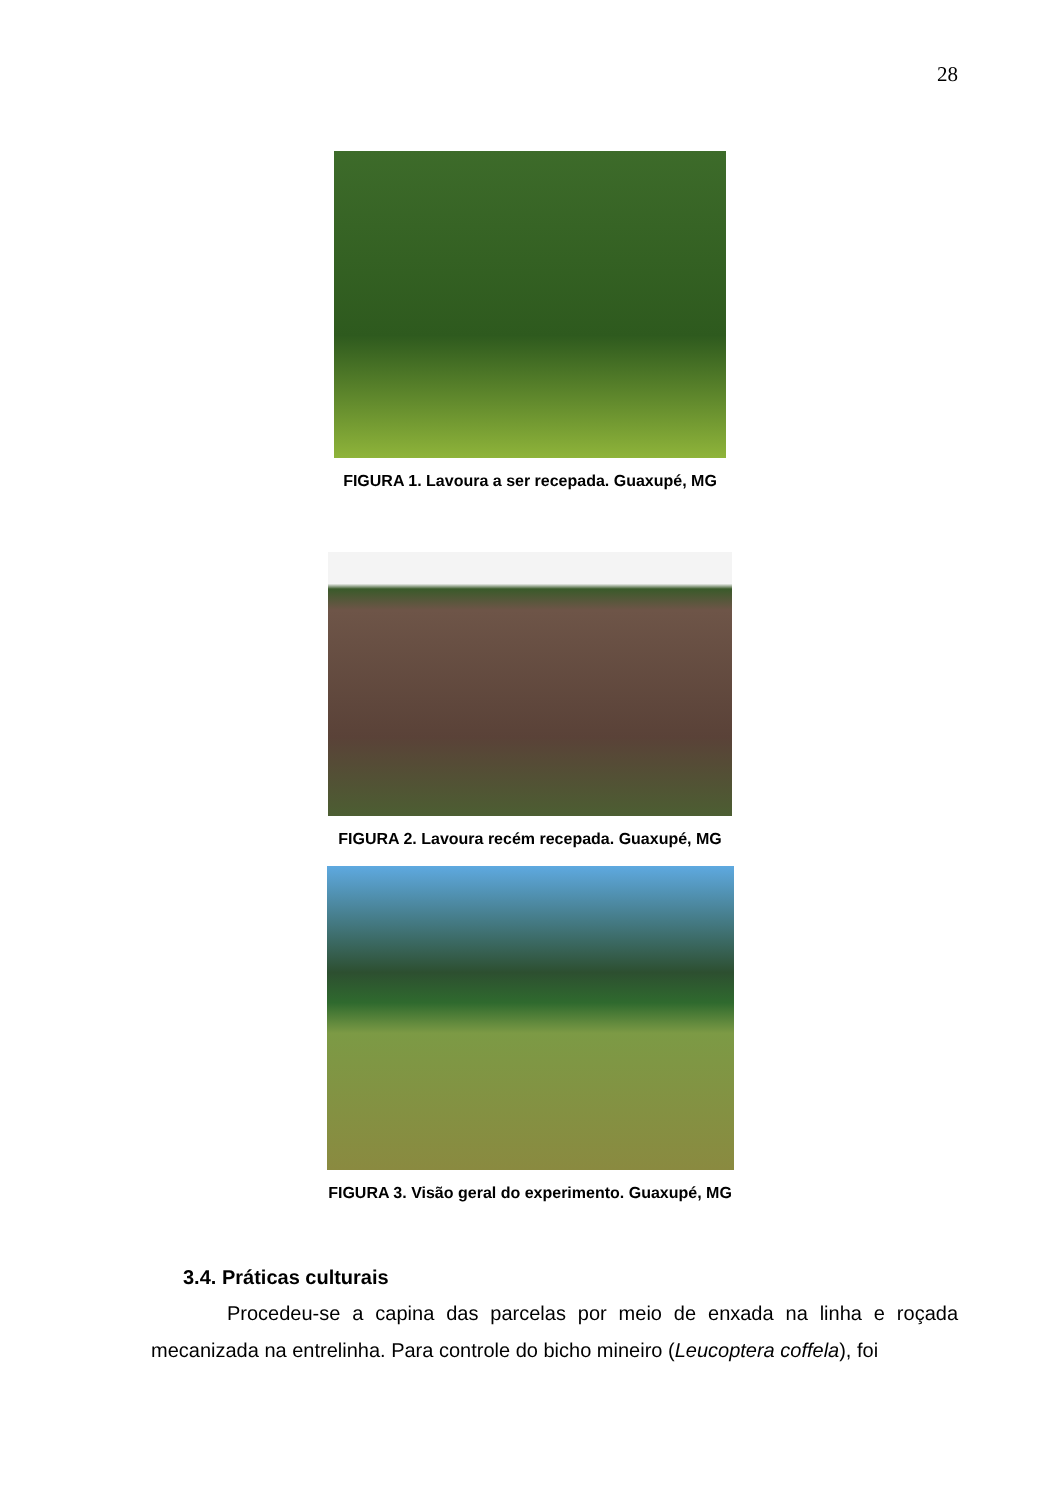28
FIGURA 1. Lavoura a ser recepada. Guaxupé, MG
FIGURA 2. Lavoura recém recepada. Guaxupé, MG
FIGURA 3. Visão geral do experimento. Guaxupé, MG
3.4. Práticas culturais
Procedeu-se a capina das parcelas por meio de enxada na linha e roçada mecanizada na entrelinha. Para controle do bicho mineiro (Leucoptera coffela), foi